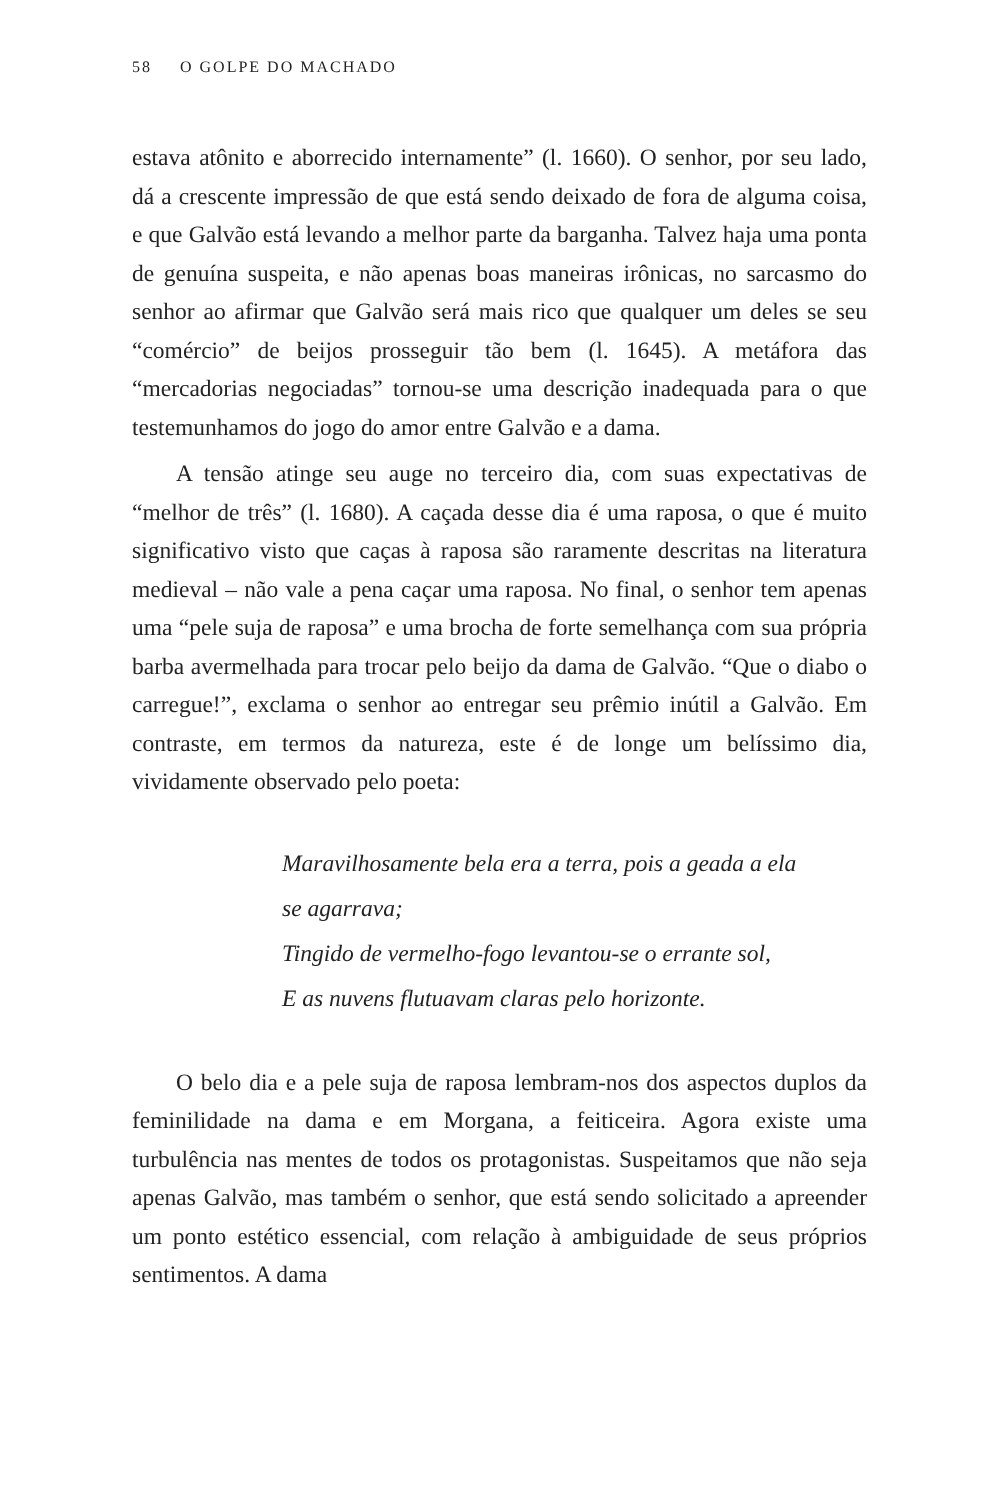58 O GOLPE DO MACHADO
estava atônito e aborrecido internamente” (l. 1660). O senhor, por seu lado, dá a crescente impressão de que está sendo deixado de fora de alguma coisa, e que Galvão está levando a melhor parte da barganha. Talvez haja uma ponta de genuína suspeita, e não apenas boas maneiras irônicas, no sarcasmo do senhor ao afirmar que Galvão será mais rico que qualquer um deles se seu “comércio” de beijos prosseguir tão bem (l. 1645). A metáfora das “mercadorias negociadas” tornou-se uma descrição inadequada para o que testemunhamos do jogo do amor entre Galvão e a dama.
A tensão atinge seu auge no terceiro dia, com suas expectativas de “melhor de três” (l. 1680). A caçada desse dia é uma raposa, o que é muito significativo visto que caças à raposa são raramente descritas na literatura medieval – não vale a pena caçar uma raposa. No final, o senhor tem apenas uma “pele suja de raposa” e uma brocha de forte semelhança com sua própria barba avermelhada para trocar pelo beijo da dama de Galvão. “Que o diabo o carregue!”, exclama o senhor ao entregar seu prêmio inútil a Galvão. Em contraste, em termos da natureza, este é de longe um belíssimo dia, vividamente observado pelo poeta:
Maravilhosamente bela era a terra, pois a geada a ela
se agarrava;
Tingido de vermelho-fogo levantou-se o errante sol,
E as nuvens flutuavam claras pelo horizonte.
O belo dia e a pele suja de raposa lembram-nos dos aspectos duplos da feminilidade na dama e em Morgana, a feiticeira. Agora existe uma turbulência nas mentes de todos os protagonistas. Suspeitamos que não seja apenas Galvão, mas também o senhor, que está sendo solicitado a apreender um ponto estético essencial, com relação à ambiguidade de seus próprios sentimentos. A dama